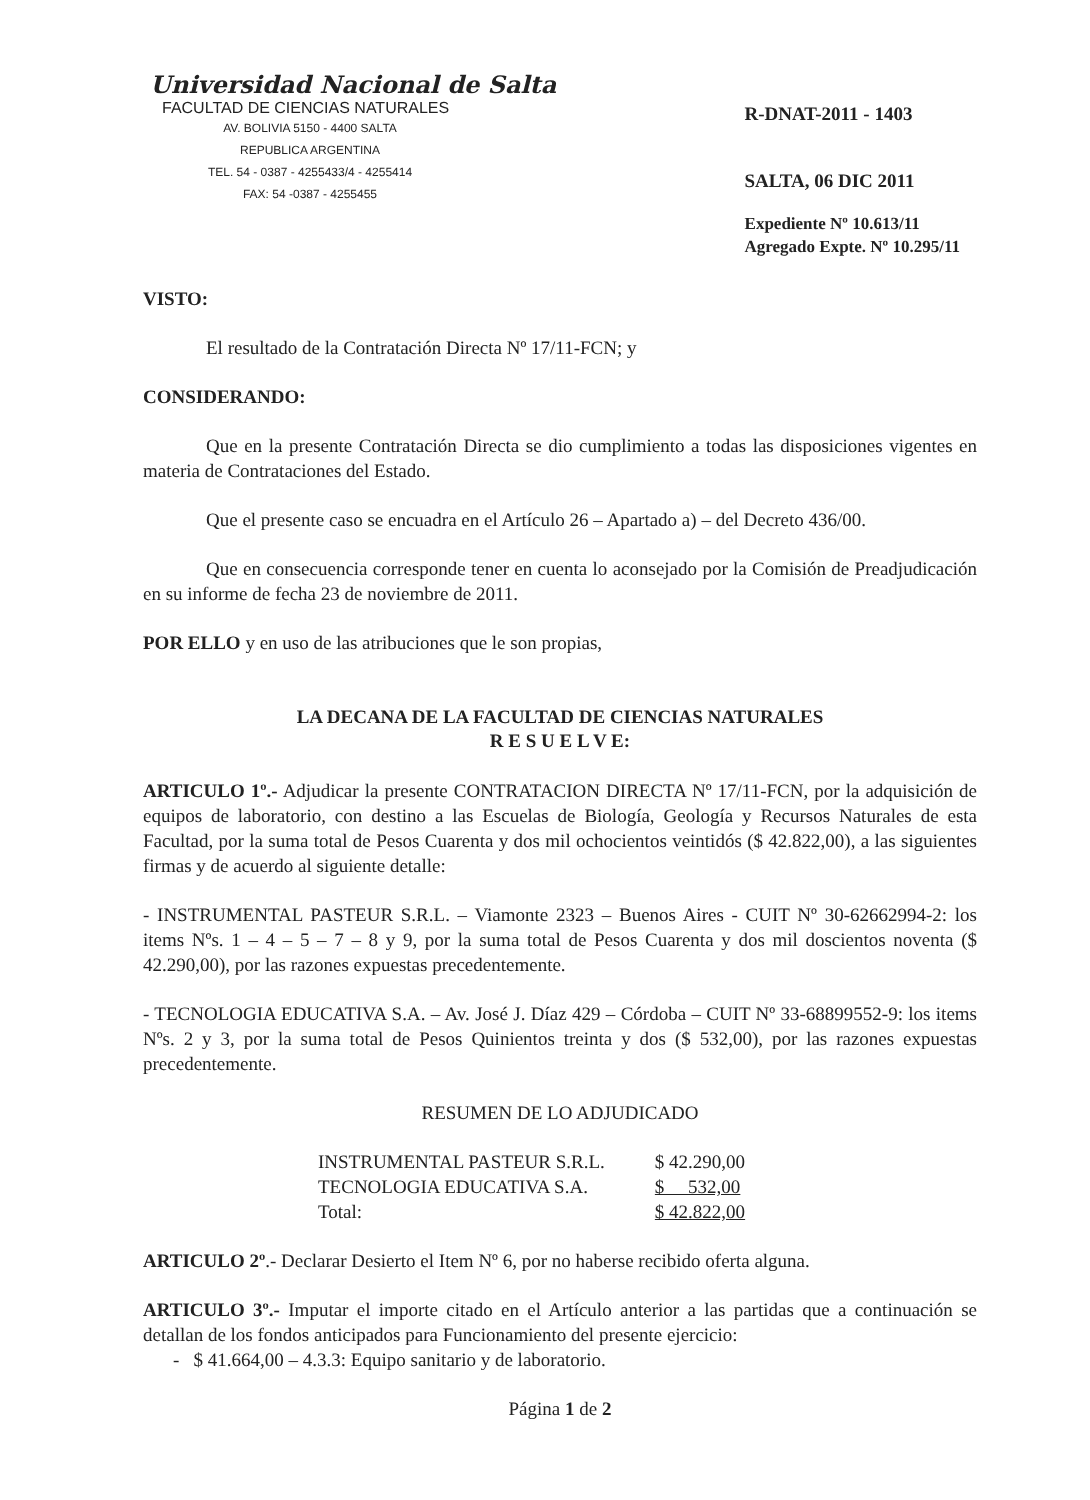Universidad Nacional de Salta
FACULTAD DE CIENCIAS NATURALES
AV. BOLIVIA 5150 - 4400 SALTA
REPUBLICA ARGENTINA
TEL. 54 - 0387 - 4255433/4 - 4255414
FAX: 54 -0387 - 4255455
R-DNAT-2011 - 1403
SALTA, 06 DIC 2011
Expediente Nº 10.613/11
Agregado Expte. Nº 10.295/11
VISTO:
El resultado de la Contratación Directa Nº 17/11-FCN; y
CONSIDERANDO:
Que en la presente Contratación Directa se dio cumplimiento a todas las disposiciones vigentes en materia de Contrataciones del Estado.
Que el presente caso se encuadra en el Artículo 26 – Apartado a) – del Decreto 436/00.
Que en consecuencia corresponde tener en cuenta lo aconsejado por la Comisión de Preadjudicación en su informe de fecha 23 de noviembre de 2011.
POR ELLO y en uso de las atribuciones que le son propias,
LA DECANA DE LA FACULTAD DE CIENCIAS NATURALES
R E S U E L V E:
ARTICULO 1º.- Adjudicar la presente CONTRATACION DIRECTA Nº 17/11-FCN, por la adquisición de equipos de laboratorio, con destino a las Escuelas de Biología, Geología y Recursos Naturales de esta Facultad, por la suma total de Pesos Cuarenta y dos mil ochocientos veintidós ($ 42.822,00), a las siguientes firmas y de acuerdo al siguiente detalle:
- INSTRUMENTAL PASTEUR S.R.L. – Viamonte 2323 – Buenos Aires - CUIT Nº 30-62662994-2: los items Nºs. 1 – 4 – 5 – 7 – 8 y 9, por la suma total de Pesos Cuarenta y dos mil doscientos noventa ($ 42.290,00), por las razones expuestas precedentemente.
- TECNOLOGIA EDUCATIVA S.A. – Av. José J. Díaz 429 – Córdoba – CUIT Nº 33-68899552-9: los items Nºs. 2 y 3, por la suma total de Pesos Quinientos treinta y dos ($ 532,00), por las razones expuestas precedentemente.
RESUMEN DE LO ADJUDICADO
| INSTRUMENTAL PASTEUR S.R.L. | $ 42.290,00 |
| TECNOLOGIA EDUCATIVA S.A. | $ 532,00 |
| Total: | $ 42.822,00 |
ARTICULO 2º.- Declarar Desierto el Item Nº 6, por no haberse recibido oferta alguna.
ARTICULO 3º.- Imputar el importe citado en el Artículo anterior a las partidas que a continuación se detallan de los fondos anticipados para Funcionamiento del presente ejercicio:
- $ 41.664,00 – 4.3.3: Equipo sanitario y de laboratorio.
Página 1 de 2